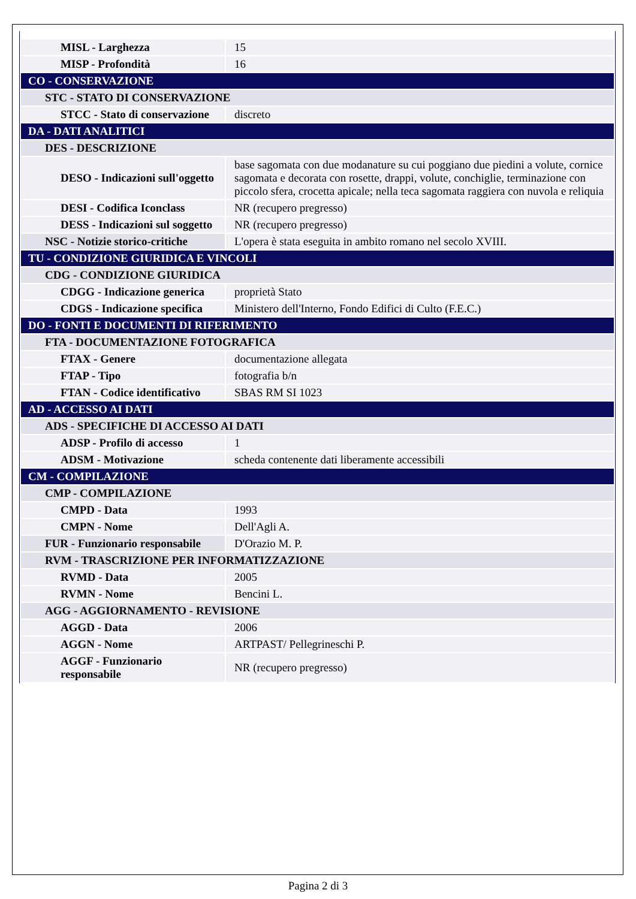| MISL - Larghezza | 15 |
| MISP - Profondità | 16 |
| CO - CONSERVAZIONE | |
| STC - STATO DI CONSERVAZIONE | |
| STCC - Stato di conservazione | discreto |
| DA - DATI ANALITICI | |
| DES - DESCRIZIONE | |
| DESO - Indicazioni sull'oggetto | base sagomata con due modanature su cui poggiano due piedini a volute, cornice sagomata e decorata con rosette, drappi, volute, conchiglie, terminazione con piccolo sfera, crocetta apicale; nella teca sagomata raggiera con nuvola e reliquia |
| DESI - Codifica Iconclass | NR (recupero pregresso) |
| DESS - Indicazioni sul soggetto | NR (recupero pregresso) |
| NSC - Notizie storico-critiche | L'opera è stata eseguita in ambito romano nel secolo XVIII. |
| TU - CONDIZIONE GIURIDICA E VINCOLI | |
| CDG - CONDIZIONE GIURIDICA | |
| CDGG - Indicazione generica | proprietà Stato |
| CDGS - Indicazione specifica | Ministero dell'Interno, Fondo Edifici di Culto (F.E.C.) |
| DO - FONTI E DOCUMENTI DI RIFERIMENTO | |
| FTA - DOCUMENTAZIONE FOTOGRAFICA | |
| FTAX - Genere | documentazione allegata |
| FTAP - Tipo | fotografia b/n |
| FTAN - Codice identificativo | SBAS RM SI 1023 |
| AD - ACCESSO AI DATI | |
| ADS - SPECIFICHE DI ACCESSO AI DATI | |
| ADSP - Profilo di accesso | 1 |
| ADSM - Motivazione | scheda contenente dati liberamente accessibili |
| CM - COMPILAZIONE | |
| CMP - COMPILAZIONE | |
| CMPD - Data | 1993 |
| CMPN - Nome | Dell'Agli A. |
| FUR - Funzionario responsabile | D'Orazio M. P. |
| RVM - TRASCRIZIONE PER INFORMATIZZAZIONE | |
| RVMD - Data | 2005 |
| RVMN - Nome | Bencini L. |
| AGG - AGGIORNAMENTO - REVISIONE | |
| AGGD - Data | 2006 |
| AGGN - Nome | ARTPAST/ Pellegrineschi P. |
| AGGF - Funzionario responsabile | NR (recupero pregresso) |
Pagina 2 di 3